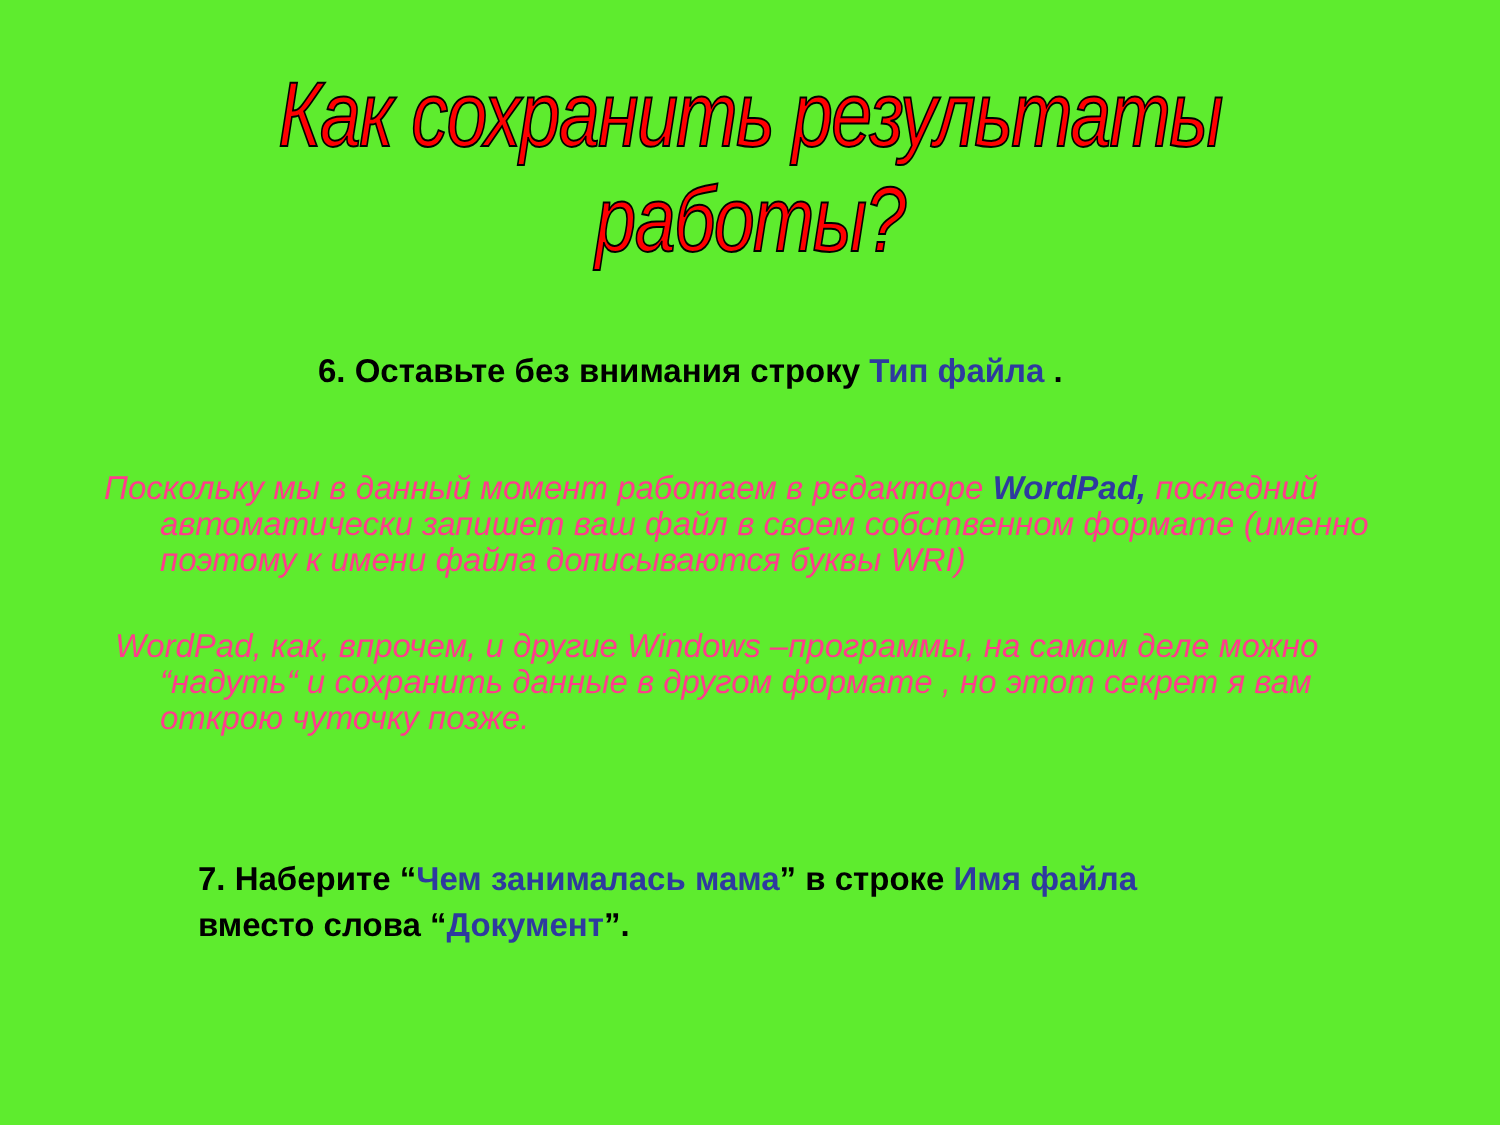Как сохранить результаты работы?
6. Оставьте без внимания строку Тип файла .
Поскольку мы в данный момент работаем в редакторе WordPad, последний автоматически запишет ваш файл в своем собственном формате (именно поэтому к имени файла дописываются буквы WRI)
WordPad, как, впрочем, и другие Windows –программы, на самом деле можно “надуть“ и сохранить данные в другом формате , но этот секрет я вам открою чуточку позже.
7. Наберите “Чем занималась мама” в строке Имя файла
вместо слова “Документ”.